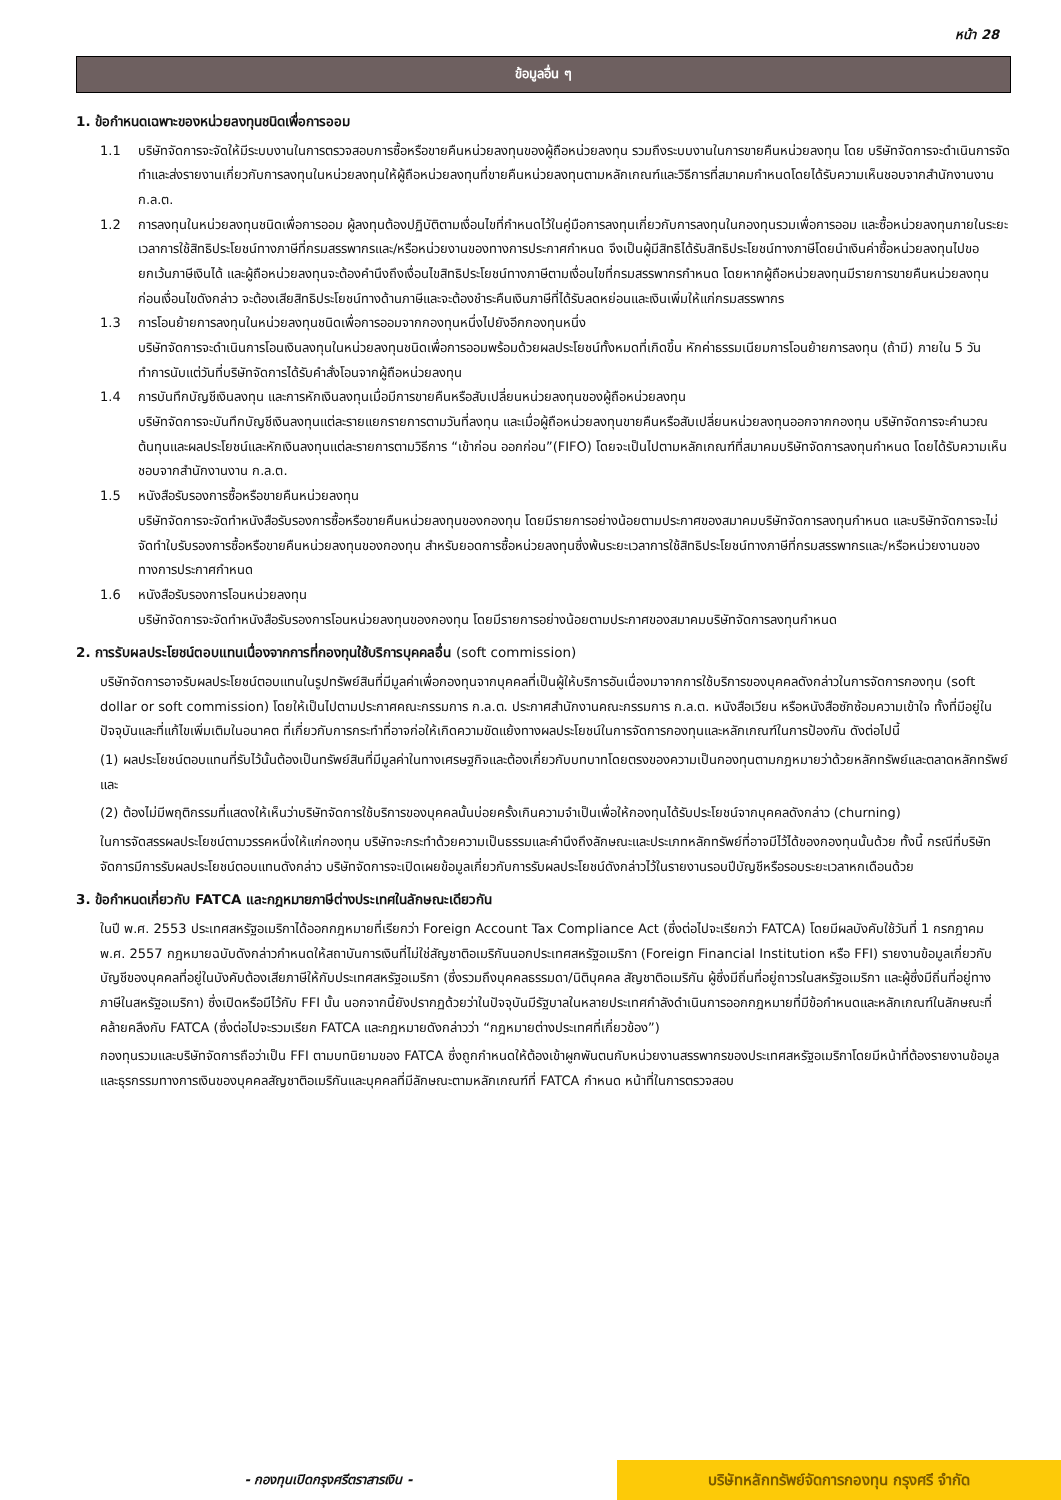หน้า 28
ข้อมูลอื่น ๆ
1. ข้อกำหนดเฉพาะของหน่วยลงทุนชนิดเพื่อการออม
1.1 บริษัทจัดการจะจัดให้มีระบบงานในการตรวจสอบการซื้อหรือขายคืนหน่วยลงทุนของผู้ถือหน่วยลงทุน รวมถึงระบบงานในการขายคืนหน่วยลงทุน โดย บริษัทจัดการจะดำเนินการจัดทำและส่งรายงานเกี่ยวกับการลงทุนในหน่วยลงทุนให้ผู้ถือหน่วยลงทุนที่ขายคืนหน่วยลงทุนตามหลักเกณฑ์และวิธีการที่สมาคมกำหนดโดยได้รับความเห็นชอบจากสำนักงานงาน ก.ล.ต.
1.2 การลงทุนในหน่วยลงทุนชนิดเพื่อการออม ผู้ลงทุนต้องปฏิบัติตามเงื่อนไขที่กำหนดไว้ในคู่มือการลงทุนเกี่ยวกับการลงทุนในกองทุนรวมเพื่อการออม และซื้อหน่วยลงทุนภายในระยะเวลาการใช้สิทธิประโยชน์ทางภาษีที่กรมสรรพากรและ/หรือหน่วยงานของทางการประกาศกำหนด จึงเป็นผู้มีสิทธิได้รับสิทธิประโยชน์ทางภาษีโดยนำเงินค่าซื้อหน่วยลงทุนไปขอยกเว้นภาษีเงินได้ และผู้ถือหน่วยลงทุนจะต้องคำนึงถึงเงื่อนไขสิทธิประโยชน์ทางภาษีตามเงื่อนไขที่กรมสรรพากรกำหนด โดยหากผู้ถือหน่วยลงทุนมีรายการขายคืนหน่วยลงทุนก่อนเงื่อนไขดังกล่าว จะต้องเสียสิทธิประโยชน์ทางด้านภาษีและจะต้องชำระคืนเงินภาษีที่ได้รับลดหย่อนและเงินเพิ่มให้แก่กรมสรรพากร
1.3 การโอนย้ายการลงทุนในหน่วยลงทุนชนิดเพื่อการออมจากกองทุนหนึ่งไปยังอีกกองทุนหนึ่ง
บริษัทจัดการจะดำเนินการโอนเงินลงทุนในหน่วยลงทุนชนิดเพื่อการออมพร้อมด้วยผลประโยชน์ทั้งหมดที่เกิดขึ้น หักค่าธรรมเนียมการโอนย้ายการลงทุน (ถ้ามี) ภายใน 5 วันทำการนับแต่วันที่บริษัทจัดการได้รับคำสั่งโอนจากผู้ถือหน่วยลงทุน
1.4 การบันทึกบัญชีเงินลงทุน และการหักเงินลงทุนเมื่อมีการขายคืนหรือสับเปลี่ยนหน่วยลงทุนของผู้ถือหน่วยลงทุน
บริษัทจัดการจะบันทึกบัญชีเงินลงทุนแต่ละรายแยกรายการตามวันที่ลงทุน และเมื่อผู้ถือหน่วยลงทุนขายคืนหรือสับเปลี่ยนหน่วยลงทุนออกจากกองทุน บริษัทจัดการจะคำนวณต้นทุนและผลประโยชน์และหักเงินลงทุนแต่ละรายการตามวิธีการ “เข้าก่อน ออกก่อน”(FIFO) โดยจะเป็นไปตามหลักเกณฑ์ที่สมาคมบริษัทจัดการลงทุนกำหนด โดยได้รับความเห็นชอบจากสำนักงานงาน ก.ล.ต.
1.5 หนังสือรับรองการซื้อหรือขายคืนหน่วยลงทุน
บริษัทจัดการจะจัดทำหนังสือรับรองการซื้อหรือขายคืนหน่วยลงทุนของกองทุน โดยมีรายการอย่างน้อยตามประกาศของสมาคมบริษัทจัดการลงทุนกำหนด และบริษัทจัดการจะไม่จัดทำใบรับรองการซื้อหรือขายคืนหน่วยลงทุนของกองทุน สำหรับยอดการซื้อหน่วยลงทุนซึ่งพ้นระยะเวลาการใช้สิทธิประโยชน์ทางภาษีที่กรมสรรพากรและ/หรือหน่วยงานของทางการประกาศกำหนด
1.6 หนังสือรับรองการโอนหน่วยลงทุน
บริษัทจัดการจะจัดทำหนังสือรับรองการโอนหน่วยลงทุนของกองทุน โดยมีรายการอย่างน้อยตามประกาศของสมาคมบริษัทจัดการลงทุนกำหนด
2. การรับผลประโยชน์ตอบแทนเนื่องจากการที่กองทุนใช้บริการบุคคลอื่น (soft commission)
บริษัทจัดการอาจรับผลประโยชน์ตอบแทนในรูปทรัพย์สินที่มีมูลค่าเพื่อกองทุนจากบุคคลที่เป็นผู้ให้บริการอันเนื่องมาจากการใช้บริการของบุคคลดังกล่าวในการจัดการกองทุน (soft dollar or soft commission) โดยให้เป็นไปตามประกาศคณะกรรมการ ก.ล.ต. ประกาศสำนักงานคณะกรรมการ ก.ล.ต. หนังสือเวียน หรือหนังสือซักซ้อมความเข้าใจ ทั้งที่มีอยู่ในปัจจุบันและที่แก้ไขเพิ่มเติมในอนาคต ที่เกี่ยวกับการกระทำที่อาจก่อให้เกิดความขัดแย้งทางผลประโยชน์ในการจัดการกองทุนและหลักเกณฑ์ในการป้องกัน ดังต่อไปนี้
(1) ผลประโยชน์ตอบแทนที่รับไว้นั้นต้องเป็นทรัพย์สินที่มีมูลค่าในทางเศรษฐกิจและต้องเกี่ยวกับบทบาทโดยตรงของความเป็นกองทุนตามกฎหมายว่าด้วยหลักทรัพย์และตลาดหลักทรัพย์ และ
(2) ต้องไม่มีพฤติกรรมที่แสดงให้เห็นว่าบริษัทจัดการใช้บริการของบุคคลนั้นบ่อยครั้งเกินความจำเป็นเพื่อให้กองทุนได้รับประโยชน์จากบุคคลดังกล่าว (churning)
ในการจัดสรรผลประโยชน์ตามวรรคหนึ่งให้แก่กองทุน บริษัทจะกระทำด้วยความเป็นธรรมและคำนึงถึงลักษณะและประเภทหลักทรัพย์ที่อาจมีไว้ได้ของกองทุนนั้นด้วย ทั้งนี้ กรณีที่บริษัทจัดการมีการรับผลประโยชน์ตอบแทนดังกล่าว บริษัทจัดการจะเปิดเผยข้อมูลเกี่ยวกับการรับผลประโยชน์ดังกล่าวไว้ในรายงานรอบปีบัญชีหรือรอบระยะเวลาหกเดือนด้วย
3. ข้อกำหนดเกี่ยวกับ FATCA และกฎหมายภาษีต่างประเทศในลักษณะเดียวกัน
ในปี พ.ศ. 2553 ประเทศสหรัฐอเมริกาได้ออกกฎหมายที่เรียกว่า Foreign Account Tax Compliance Act (ซึ่งต่อไปจะเรียกว่า FATCA) โดยมีผลบังคับใช้วันที่ 1 กรกฎาคม พ.ศ. 2557 กฎหมายฉบับดังกล่าวกำหนดให้สถาบันการเงินที่ไม่ใช่สัญชาติอเมริกันนอกประเทศสหรัฐอเมริกา (Foreign Financial Institution หรือ FFI) รายงานข้อมูลเกี่ยวกับบัญชีของบุคคลที่อยู่ในบังคับต้องเสียภาษีให้กับประเทศสหรัฐอเมริกา (ซึ่งรวมถึงบุคคลธรรมดา/นิติบุคคล สัญชาติอเมริกัน ผู้ซึ่งมีถิ่นที่อยู่ถาวรในสหรัฐอเมริกา และผู้ซึ่งมีถิ่นที่อยู่ทางภาษีในสหรัฐอเมริกา) ซึ่งเปิดหรือมีไว้กับ FFI นั้น นอกจากนี้ยังปรากฏด้วยว่าในปัจจุบันมีรัฐบาลในหลายประเทศกำลังดำเนินการออกกฎหมายที่มีข้อกำหนดและหลักเกณฑ์ในลักษณะที่คล้ายคลึงกับ FATCA (ซึ่งต่อไปจะรวมเรียก FATCA และกฎหมายดังกล่าวว่า “กฎหมายต่างประเทศที่เกี่ยวข้อง”)
กองทุนรวมและบริษัทจัดการถือว่าเป็น FFI ตามบทนิยามของ FATCA ซึ่งถูกกำหนดให้ต้องเข้าผูกพันตนกับหน่วยงานสรรพากรของประเทศสหรัฐอเมริกาโดยมีหน้าที่ต้องรายงานข้อมูลและธุรกรรมทางการเงินของบุคคลสัญชาติอเมริกันและบุคคลที่มีลักษณะตามหลักเกณฑ์ที่ FATCA กำหนด หน้าที่ในการตรวจสอบ
- กองทุนเปิดกรุงศรีตราสารเงิน -
บริษัทหลักทรัพย์จัดการกองทุน กรุงศรี จำกัด